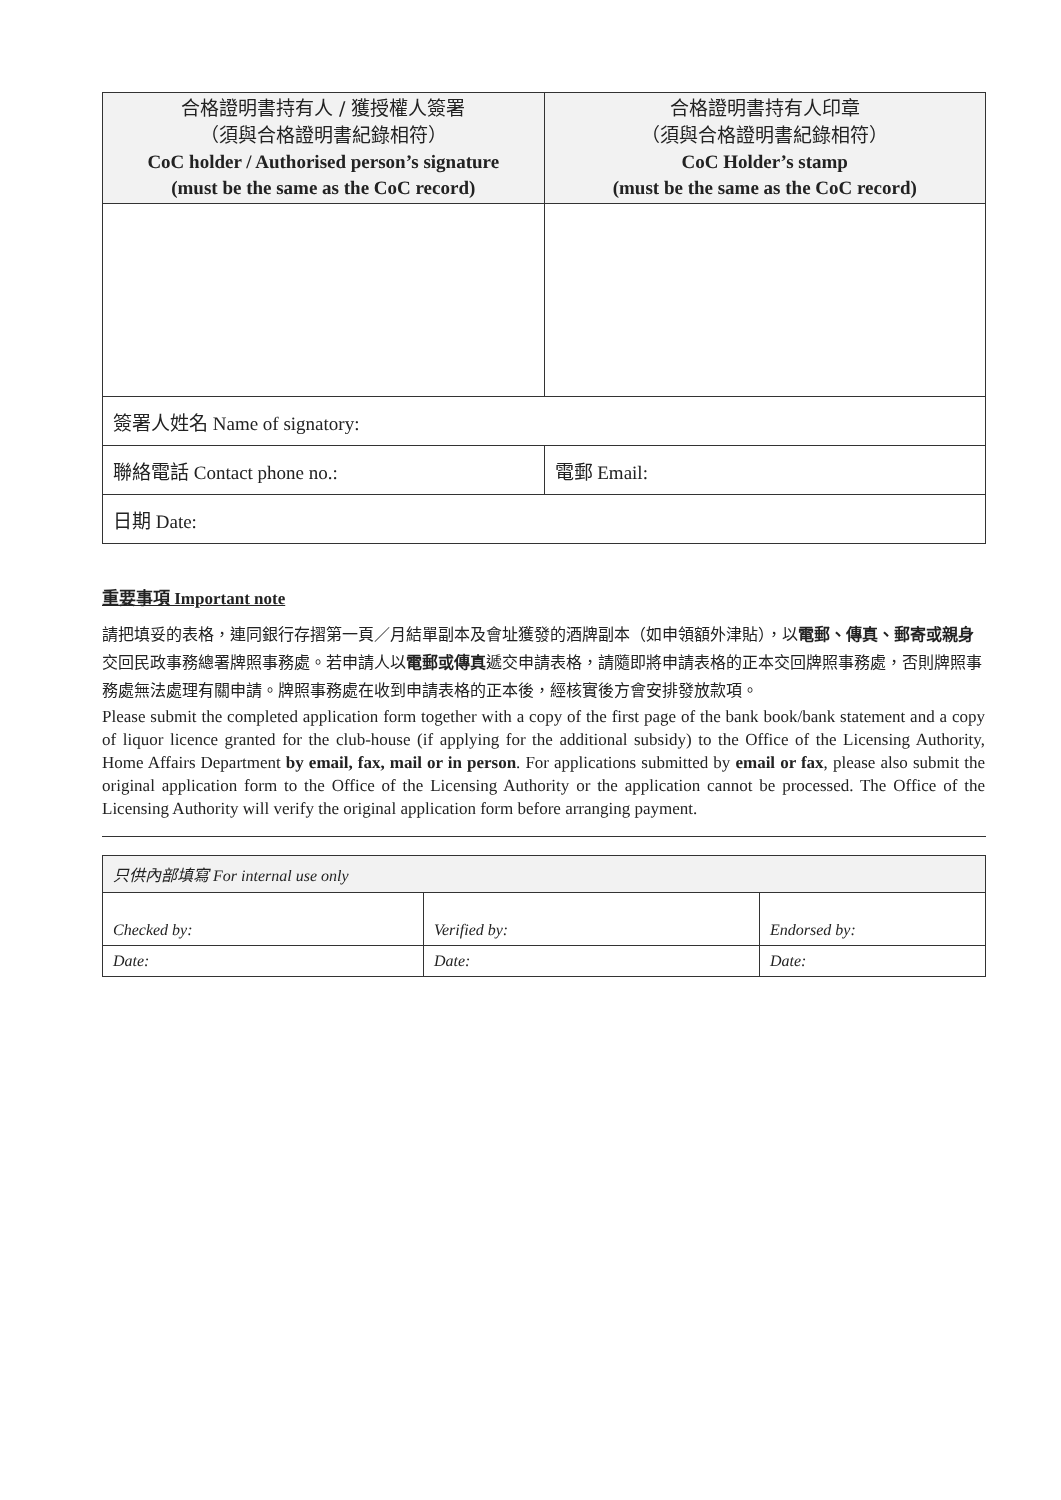| 合格證明書持有人 / 獲授權人簽署 （須與合格證明書紀錄相符） CoC holder / Authorised person’s signature (must be the same as the CoC record) | 合格證明書持有人印章 （須與合格證明書紀錄相符） CoC Holder’s stamp (must be the same as the CoC record) |
| --- | --- |
| 簽署人姓名 Name of signatory: | |
| 聯絡電話 Contact phone no.: | 電郵 Email: |
| 日期 Date: | |
重要事項 Important note
請把填妥的表格，連同銀行存摺第一頁／月結單副本及會址獲發的酒牌副本（如申領額外津貼），以電郵、傳真、郵寄或親身交回民政事務總署牌照事務處。若申請人以電郵或傳真遞交申請表格，請隨即將申請表格的正本交回牌照事務處，否則牌照事務處無法處理有關申請。牌照事務處在收到申請表格的正本後，經核實後方會安排發放款項。
Please submit the completed application form together with a copy of the first page of the bank book/bank statement and a copy of liquor licence granted for the club-house (if applying for the additional subsidy) to the Office of the Licensing Authority, Home Affairs Department by email, fax, mail or in person. For applications submitted by email or fax, please also submit the original application form to the Office of the Licensing Authority or the application cannot be processed. The Office of the Licensing Authority will verify the original application form before arranging payment.
| 只供內部填寫 For internal use only | | |
| Checked by: | Verified by: | Endorsed by: |
| Date: | Date: | Date: |